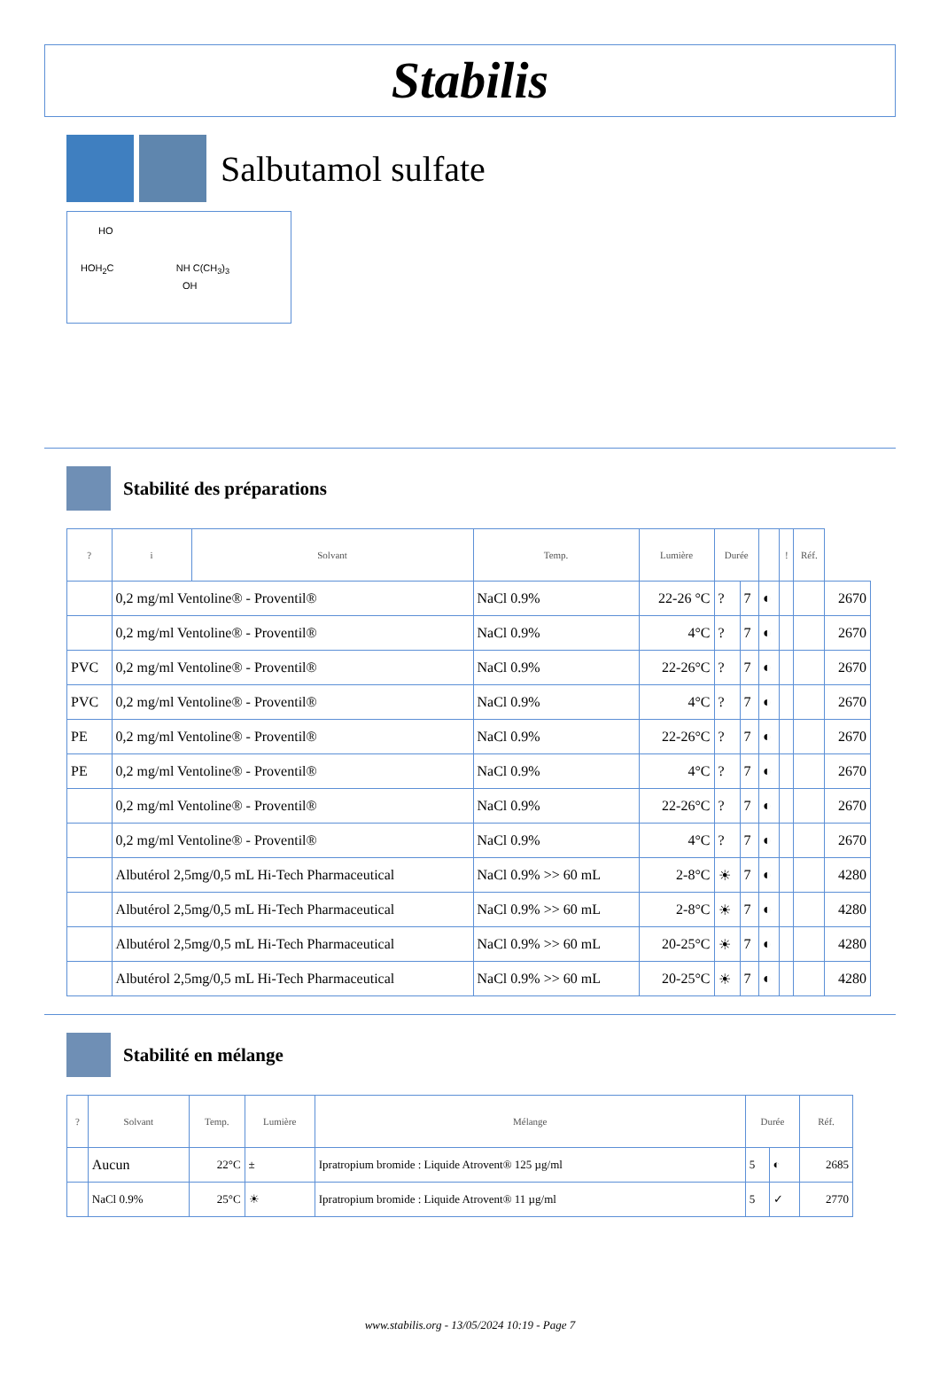Stabilis
Salbutamol sulfate
HO
HOH<sub>2</sub>C NH C(CH<sub>3</sub>)<sub>3</sub>
OH
Stabilité des préparations
| ? | i | Solvant | Temp. | Lumière | Durée | | | ! | Réf. | |
| --- | --- | --- | --- | --- | --- | --- | --- | --- | --- | --- |
| | 0,2 mg/ml Ventoline® - Proventil® | | NaCl 0.9% | 22-26 °C | ? | 7 | ◐ | | | 2670 |
| | 0,2 mg/ml Ventoline® - Proventil® | | NaCl 0.9% | 4°C | ? | 7 | ◐ | | | 2670 |
| PVC | 0,2 mg/ml Ventoline® - Proventil® | | NaCl 0.9% | 22-26°C | ? | 7 | ◐ | | | 2670 |
| PVC | 0,2 mg/ml Ventoline® - Proventil® | | NaCl 0.9% | 4°C | ? | 7 | ◐ | | | 2670 |
| PE | 0,2 mg/ml Ventoline® - Proventil® | | NaCl 0.9% | 22-26°C | ? | 7 | ◐ | | | 2670 |
| PE | 0,2 mg/ml Ventoline® - Proventil® | | NaCl 0.9% | 4°C | ? | 7 | ◐ | | | 2670 |
| | 0,2 mg/ml Ventoline® - Proventil® | | NaCl 0.9% | 22-26°C | ? | 7 | ◐ | | | 2670 |
| | 0,2 mg/ml Ventoline® - Proventil® | | NaCl 0.9% | 4°C | ? | 7 | ◐ | | | 2670 |
| | Albutérol 2,5mg/0,5 mL Hi-Tech Pharmaceutical | | NaCl 0.9% >> 60 mL | 2-8°C | ☀ | 7 | ◐ | | | 4280 |
| | Albutérol 2,5mg/0,5 mL Hi-Tech Pharmaceutical | | NaCl 0.9% >> 60 mL | 2-8°C | ☀ | 7 | ◐ | | | 4280 |
| | Albutérol 2,5mg/0,5 mL Hi-Tech Pharmaceutical | | NaCl 0.9% >> 60 mL | 20-25°C | ☀ | 7 | ◐ | | | 4280 |
| | Albutérol 2,5mg/0,5 mL Hi-Tech Pharmaceutical | | NaCl 0.9% >> 60 mL | 20-25°C | ☀ | 7 | ◐ | | | 4280 |
Stabilité en mélange
| ? | Solvant | Temp. | Lumière | Mélange | Durée | | Réf. |
| --- | --- | --- | --- | --- | --- | --- | --- |
| | Aucun | 22°C | ± | Ipratropium bromide : Liquide Atrovent® 125 µg/ml | 5 | ◐ | 2685 |
| | NaCl 0.9% | 25°C | ☀ | Ipratropium bromide : Liquide Atrovent® 11 µg/ml | 5 | ✓ | 2770 |
www.stabilis.org - 13/05/2024 10:19 - Page 7